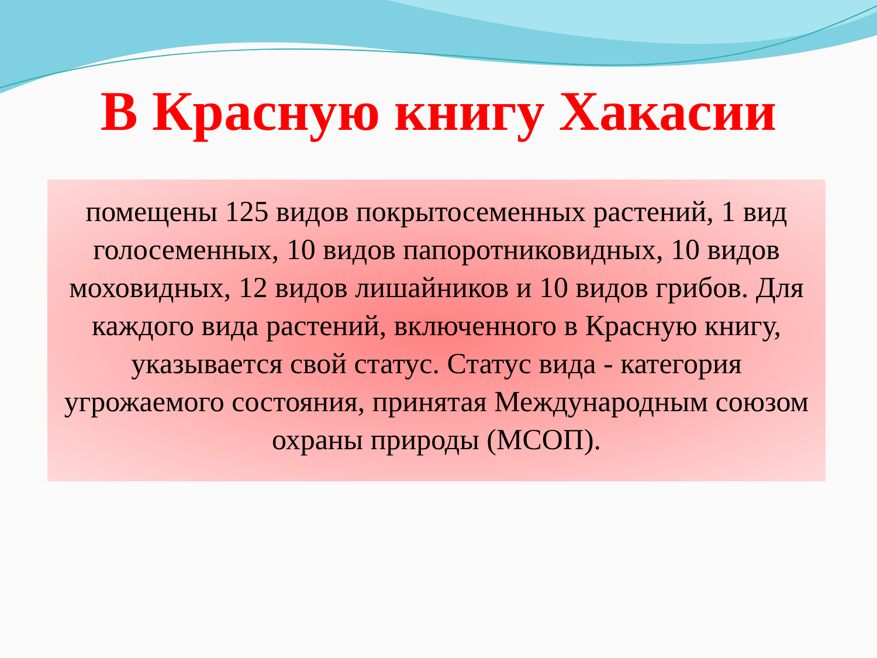В Красную книгу Хакасии
помещены 125 видов покрытосеменных растений, 1 вид голосеменных, 10 видов папоротниковидных, 10 видов моховидных, 12 видов лишайников и 10 видов грибов. Для каждого вида растений, включенного в Красную книгу, указывается свой статус. Статус вида - категория угрожаемого состояния, принятая Международным союзом охраны природы (МСОП).